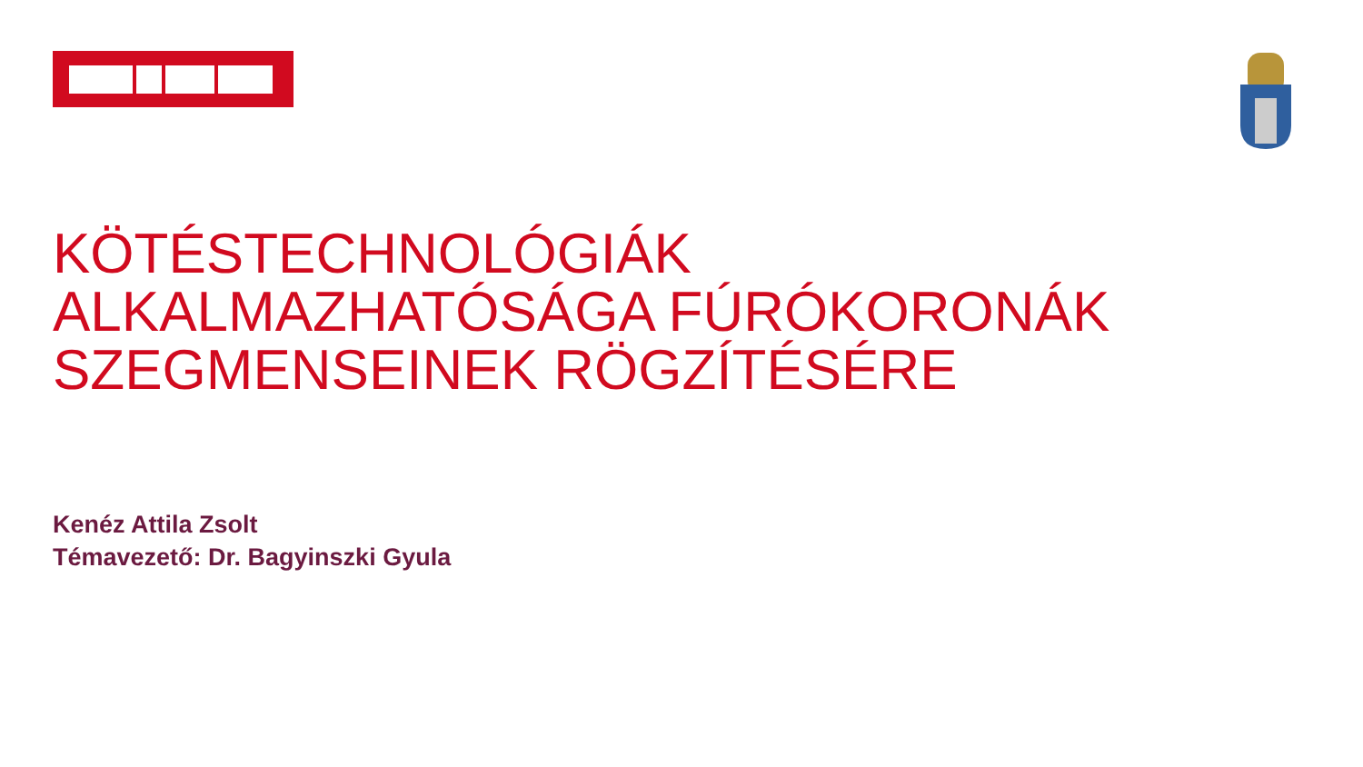KÖTÉSTECHNOLÓGIÁK
ALKALMAZHATÓSÁGA FÚRÓKORONÁK
SZEGMENSEINEK RÖGZÍTÉSÉRE
Kenéz Attila Zsolt
Témavezető: Dr. Bagyinszki Gyula